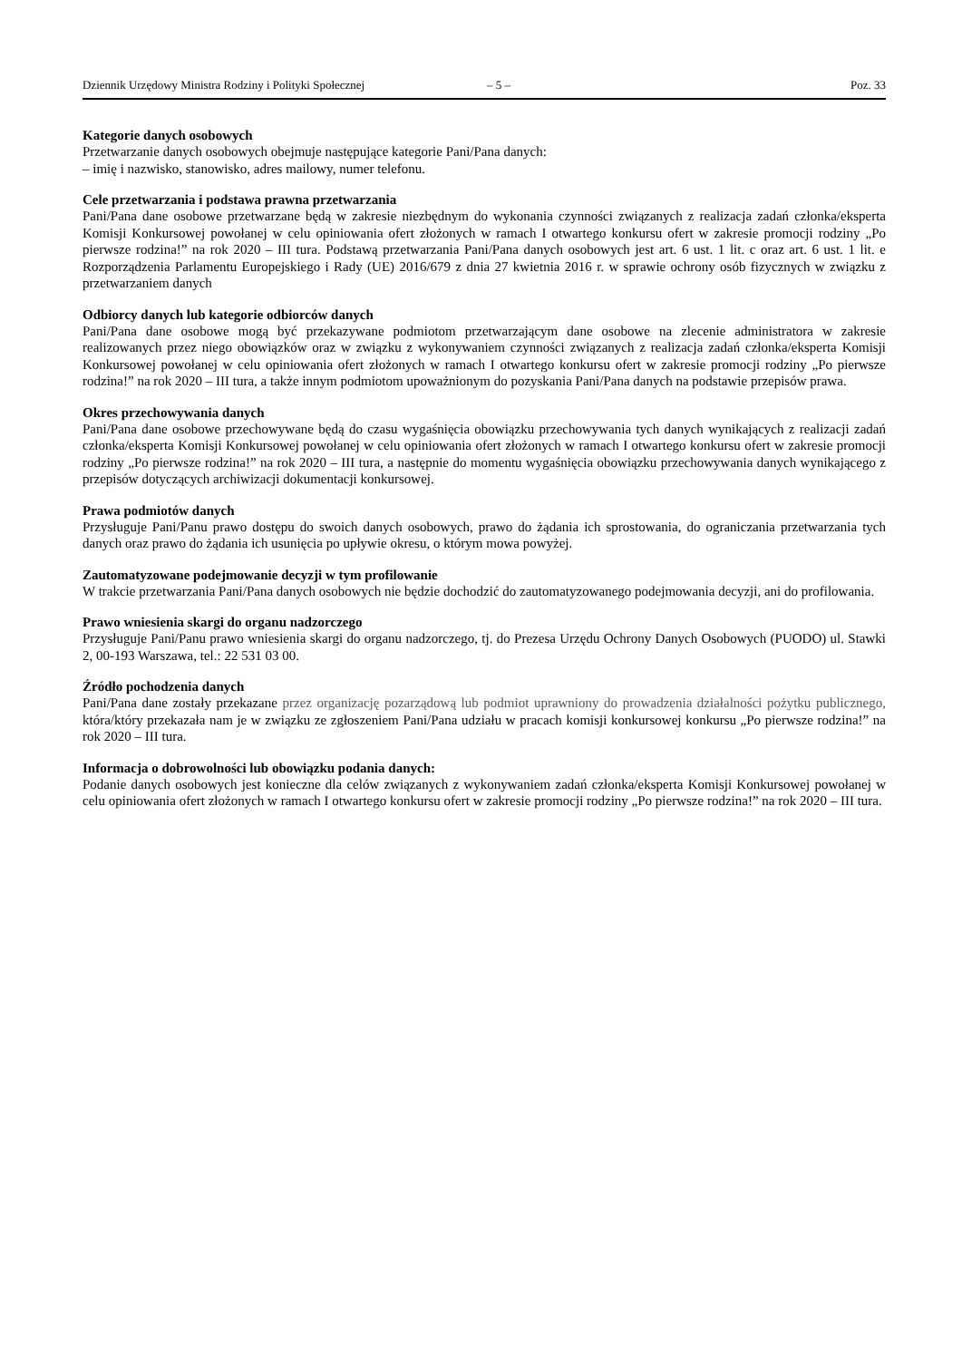Dziennik Urzędowy Ministra Rodziny i Polityki Społecznej – 5 – Poz. 33
Kategorie danych osobowych
Przetwarzanie danych osobowych obejmuje następujące kategorie Pani/Pana danych:
– imię i nazwisko, stanowisko, adres mailowy, numer telefonu.
Cele przetwarzania i podstawa prawna przetwarzania
Pani/Pana dane osobowe przetwarzane będą w zakresie niezbędnym do wykonania czynności związanych z realizacja zadań członka/eksperta Komisji Konkursowej powołanej w celu opiniowania ofert złożonych w ramach I otwartego konkursu ofert w zakresie promocji rodziny „Po pierwsze rodzina!” na rok 2020 – III tura. Podstawą przetwarzania Pani/Pana danych osobowych jest art. 6 ust. 1 lit. c oraz art. 6 ust. 1 lit. e Rozporządzenia Parlamentu Europejskiego i Rady (UE) 2016/679 z dnia 27 kwietnia 2016 r. w sprawie ochrony osób fizycznych w związku z przetwarzaniem danych
Odbiorcy danych lub kategorie odbiorców danych
Pani/Pana dane osobowe mogą być przekazywane podmiotom przetwarzającym dane osobowe na zlecenie administratora w zakresie realizowanych przez niego obowiązków oraz w związku z wykonywaniem czynności związanych z realizacja zadań członka/eksperta Komisji Konkursowej powołanej w celu opiniowania ofert złożonych w ramach I otwartego konkursu ofert w zakresie promocji rodziny „Po pierwsze rodzina!” na rok 2020 – III tura, a także innym podmiotom upoważnionym do pozyskania Pani/Pana danych na podstawie przepisów prawa.
Okres przechowywania danych
Pani/Pana dane osobowe przechowywane będą do czasu wygaśnięcia obowiązku przechowywania tych danych wynikających z realizacji zadań członka/eksperta Komisji Konkursowej powołanej w celu opiniowania ofert złożonych w ramach I otwartego konkursu ofert w zakresie promocji rodziny „Po pierwsze rodzina!” na rok 2020 – III tura, a następnie do momentu wygaśnięcia obowiązku przechowywania danych wynikającego z przepisów dotyczących archiwizacji dokumentacji konkursowej.
Prawa podmiotów danych
Przysługuje Pani/Panu prawo dostępu do swoich danych osobowych, prawo do żądania ich sprostowania, do ograniczania przetwarzania tych danych oraz prawo do żądania ich usunięcia po upływie okresu, o którym mowa powyżej.
Zautomatyzowane podejmowanie decyzji w tym profilowanie
W trakcie przetwarzania Pani/Pana danych osobowych nie będzie dochodzić do zautomatyzowanego podejmowania decyzji, ani do profilowania.
Prawo wniesienia skargi do organu nadzorczego
Przysługuje Pani/Panu prawo wniesienia skargi do organu nadzorczego, tj. do Prezesa Urzędu Ochrony Danych Osobowych (PUODO) ul. Stawki 2, 00-193 Warszawa, tel.: 22 531 03 00.
Źródło pochodzenia danych
Pani/Pana dane zostały przekazane przez organizację pozarządową lub podmiot uprawniony do prowadzenia działalności pożytku publicznego, która/który przekazała nam je w związku ze zgłoszeniem Pani/Pana udziału w pracach komisji konkursowej konkursu „Po pierwsze rodzina!” na rok 2020 – III tura.
Informacja o dobrowolności lub obowiązku podania danych:
Podanie danych osobowych jest konieczne dla celów związanych z wykonywaniem zadań członka/eksperta Komisji Konkursowej powołanej w celu opiniowania ofert złożonych w ramach I otwartego konkursu ofert w zakresie promocji rodziny „Po pierwsze rodzina!” na rok 2020 – III tura.